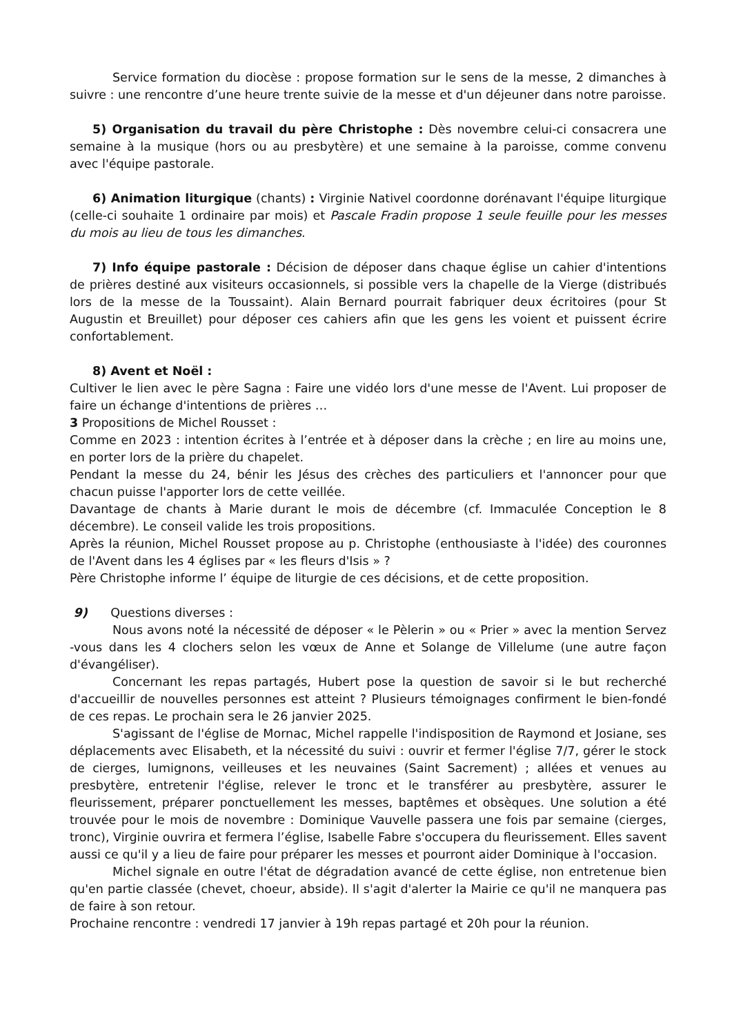Service formation du diocèse : propose formation sur le sens de la messe, 2 dimanches à suivre : une rencontre d’une heure trente suivie de la messe et d'un déjeuner dans notre paroisse.
5) Organisation du travail du père Christophe : Dès novembre celui-ci consacrera une semaine à la musique (hors ou au presbytère) et une semaine à la paroisse, comme convenu avec l'équipe pastorale.
6) Animation liturgique (chants) : Virginie Nativel coordonne dorénavant l'équipe liturgique (celle-ci souhaite 1 ordinaire par mois) et Pascale Fradin propose 1 seule feuille pour les messes du mois au lieu de tous les dimanches.
7) Info équipe pastorale : Décision de déposer dans chaque église un cahier d'intentions de prières destiné aux visiteurs occasionnels, si possible vers la chapelle de la Vierge (distribués lors de la messe de la Toussaint). Alain Bernard pourrait fabriquer deux écritoires (pour St Augustin et Breuillet) pour déposer ces cahiers afin que les gens les voient et puissent écrire confortablement.
8) Avent et Noël :
Cultiver le lien avec le père Sagna : Faire une vidéo lors d'une messe de l'Avent. Lui proposer de faire un échange d'intentions de prières …
3 Propositions de Michel Rousset :
Comme en 2023 : intention écrites à l’entrée et à déposer dans la crèche ; en lire au moins une, en porter lors de la prière du chapelet.
Pendant la messe du 24, bénir les Jésus des crèches des particuliers et l'annoncer pour que chacun puisse l'apporter lors de cette veillée.
Davantage de chants à Marie durant le mois de décembre (cf. Immaculée Conception le 8 décembre). Le conseil valide les trois propositions.
Après la réunion, Michel Rousset propose au p. Christophe (enthousiaste à l'idée) des couronnes de l'Avent dans les 4 églises par « les fleurs d'Isis » ?
Père Christophe informe l’ équipe de liturgie de ces décisions, et de cette proposition.
9) Questions diverses :
Nous avons noté la nécessité de déposer « le Pèlerin » ou « Prier » avec la mention Servez -vous dans les 4 clochers selon les vœux de Anne et Solange de Villelume (une autre façon d'évangéliser).
Concernant les repas partagés, Hubert pose la question de savoir si le but recherché d'accueillir de nouvelles personnes est atteint ? Plusieurs témoignages confirment le bien-fondé de ces repas. Le prochain sera le 26 janvier 2025.
S'agissant de l'église de Mornac, Michel rappelle l'indisposition de Raymond et Josiane, ses déplacements avec Elisabeth, et la nécessité du suivi : ouvrir et fermer l'église 7/7, gérer le stock de cierges, lumignons, veilleuses et les neuvaines (Saint Sacrement) ; allées et venues au presbytère, entretenir l'église, relever le tronc et le transférer au presbytère, assurer le fleurissement, préparer ponctuellement les messes, baptêmes et obsèques. Une solution a été trouvée pour le mois de novembre : Dominique Vauvelle passera une fois par semaine (cierges, tronc), Virginie ouvrira et fermera l’église, Isabelle Fabre s'occupera du fleurissement. Elles savent aussi ce qu'il y a lieu de faire pour préparer les messes et pourront aider Dominique à l'occasion.
Michel signale en outre l'état de dégradation avancé de cette église, non entretenue bien qu'en partie classée (chevet, choeur, abside). Il s'agit d'alerter la Mairie ce qu'il ne manquera pas de faire à son retour.
Prochaine rencontre : vendredi 17 janvier à 19h repas partagé et 20h pour la réunion.